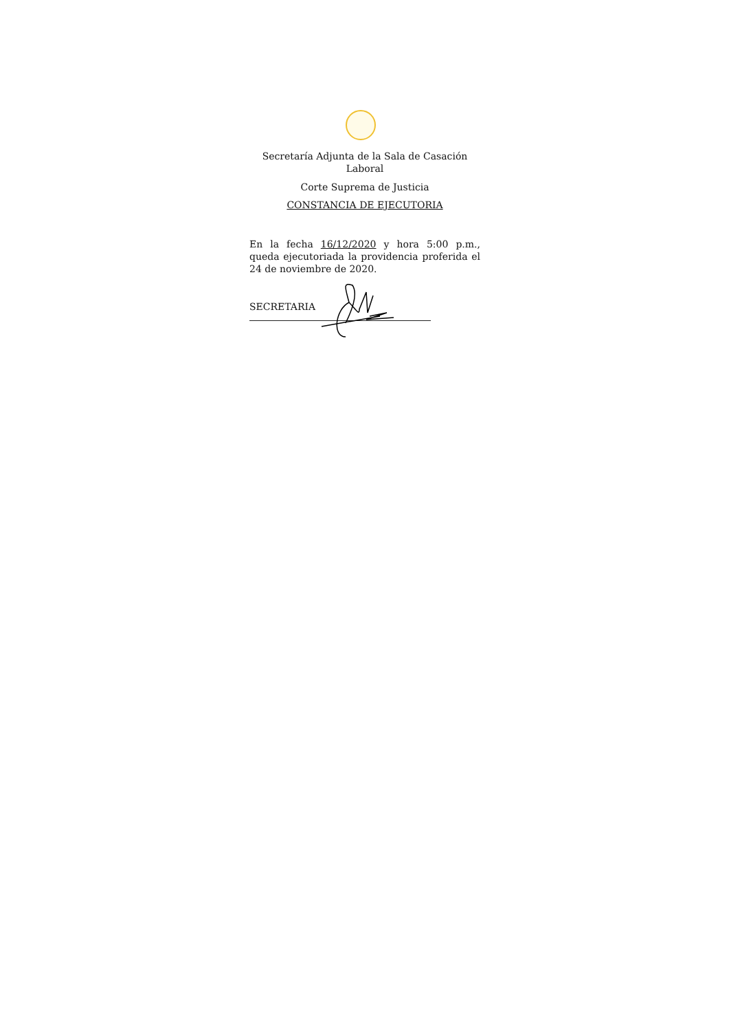Secretaría Adjunta de la Sala de Casación Laboral
Corte Suprema de Justicia
CONSTANCIA DE EJECUTORIA
En la fecha 16/12/2020 y hora 5:00 p.m., queda ejecutoriada la providencia proferida el 24 de noviembre de 2020.
SECRETARIA